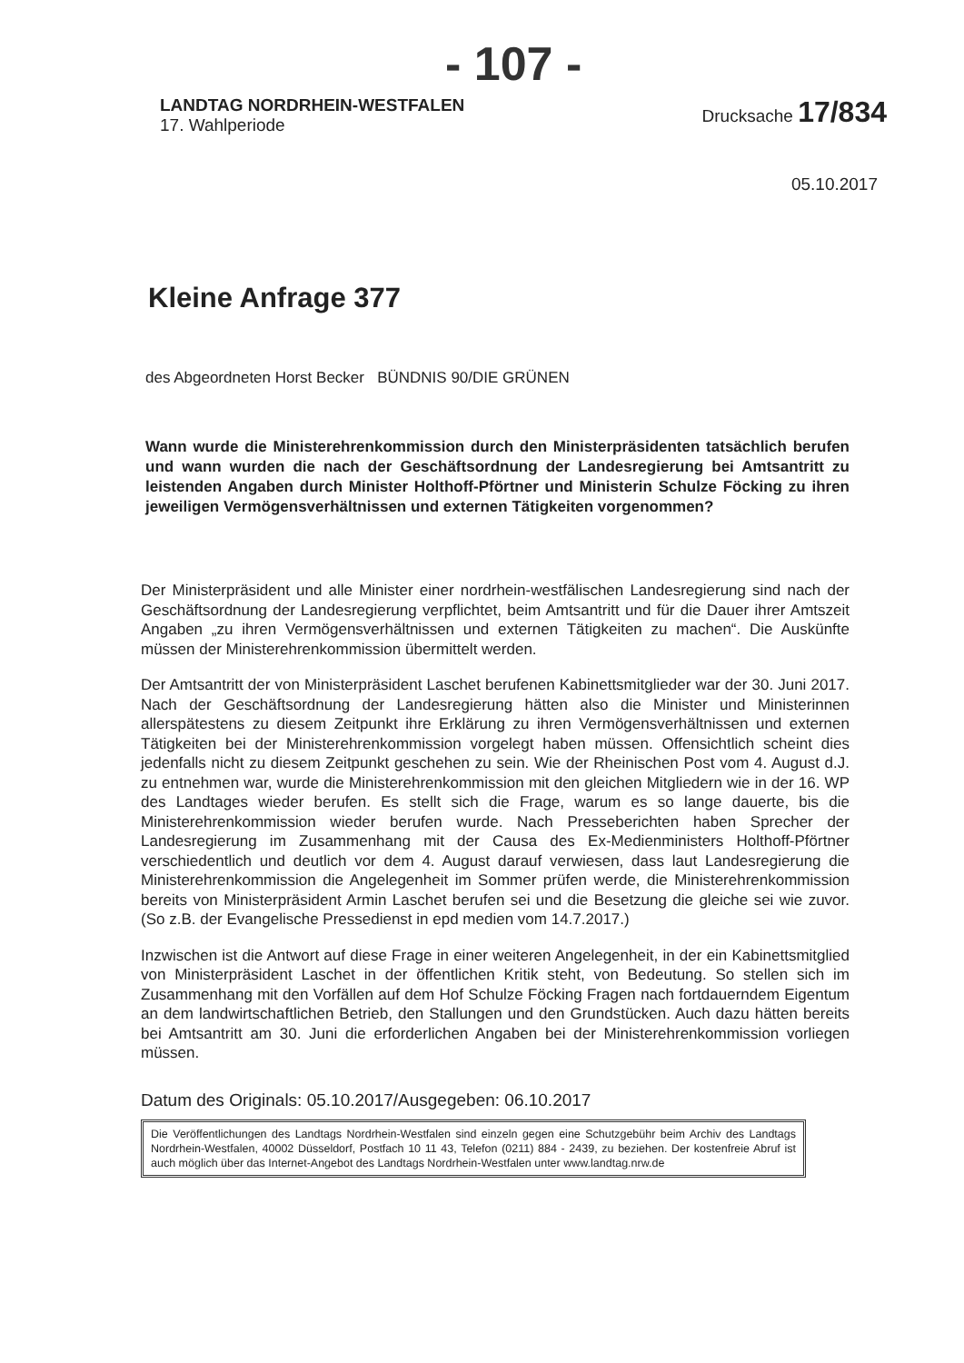- 107 -
LANDTAG NORDRHEIN-WESTFALEN
17. Wahlperiode
Drucksache 17/834
05.10.2017
Kleine Anfrage 377
des Abgeordneten Horst Becker BÜNDNIS 90/DIE GRÜNEN
Wann wurde die Ministerehrenkommission durch den Ministerpräsidenten tatsächlich berufen und wann wurden die nach der Geschäftsordnung der Landesregierung bei Amtsantritt zu leistenden Angaben durch Minister Holthoff-Pförtner und Ministerin Schulze Föcking zu ihren jeweiligen Vermögensverhältnissen und externen Tätigkeiten vorgenommen?
Der Ministerpräsident und alle Minister einer nordrhein-westfälischen Landesregierung sind nach der Geschäftsordnung der Landesregierung verpflichtet, beim Amtsantritt und für die Dauer ihrer Amtszeit Angaben „zu ihren Vermögensverhältnissen und externen Tätigkeiten zu machen“. Die Auskünfte müssen der Ministerehrenkommission übermittelt werden.
Der Amtsantritt der von Ministerpräsident Laschet berufenen Kabinettsmitglieder war der 30. Juni 2017. Nach der Geschäftsordnung der Landesregierung hätten also die Minister und Ministerinnen allerspätestens zu diesem Zeitpunkt ihre Erklärung zu ihren Vermögensverhältnissen und externen Tätigkeiten bei der Ministerehrenkommission vorgelegt haben müssen. Offensichtlich scheint dies jedenfalls nicht zu diesem Zeitpunkt geschehen zu sein. Wie der Rheinischen Post vom 4. August d.J. zu entnehmen war, wurde die Ministerehrenkommission mit den gleichen Mitgliedern wie in der 16. WP des Landtages wieder berufen. Es stellt sich die Frage, warum es so lange dauerte, bis die Ministerehrenkommission wieder berufen wurde. Nach Presseberichten haben Sprecher der Landesregierung im Zusammenhang mit der Causa des Ex-Medienministers Holthoff-Pförtner verschiedentlich und deutlich vor dem 4. August darauf verwiesen, dass laut Landesregierung die Ministerehrenkommission die Angelegenheit im Sommer prüfen werde, die Ministerehrenkommission bereits von Ministerpräsident Armin Laschet berufen sei und die Besetzung die gleiche sei wie zuvor. (So z.B. der Evangelische Pressedienst in epd medien vom 14.7.2017.)
Inzwischen ist die Antwort auf diese Frage in einer weiteren Angelegenheit, in der ein Kabinettsmitglied von Ministerpräsident Laschet in der öffentlichen Kritik steht, von Bedeutung. So stellen sich im Zusammenhang mit den Vorfällen auf dem Hof Schulze Föcking Fragen nach fortdauerndem Eigentum an dem landwirtschaftlichen Betrieb, den Stallungen und den Grundstücken. Auch dazu hätten bereits bei Amtsantritt am 30. Juni die erforderlichen Angaben bei der Ministerehrenkommission vorliegen müssen.
Datum des Originals: 05.10.2017/Ausgegeben: 06.10.2017
Die Veröffentlichungen des Landtags Nordrhein-Westfalen sind einzeln gegen eine Schutzgebühr beim Archiv des Landtags Nordrhein-Westfalen, 40002 Düsseldorf, Postfach 10 11 43, Telefon (0211) 884 - 2439, zu beziehen. Der kostenfreie Abruf ist auch möglich über das Internet-Angebot des Landtags Nordrhein-Westfalen unter www.landtag.nrw.de